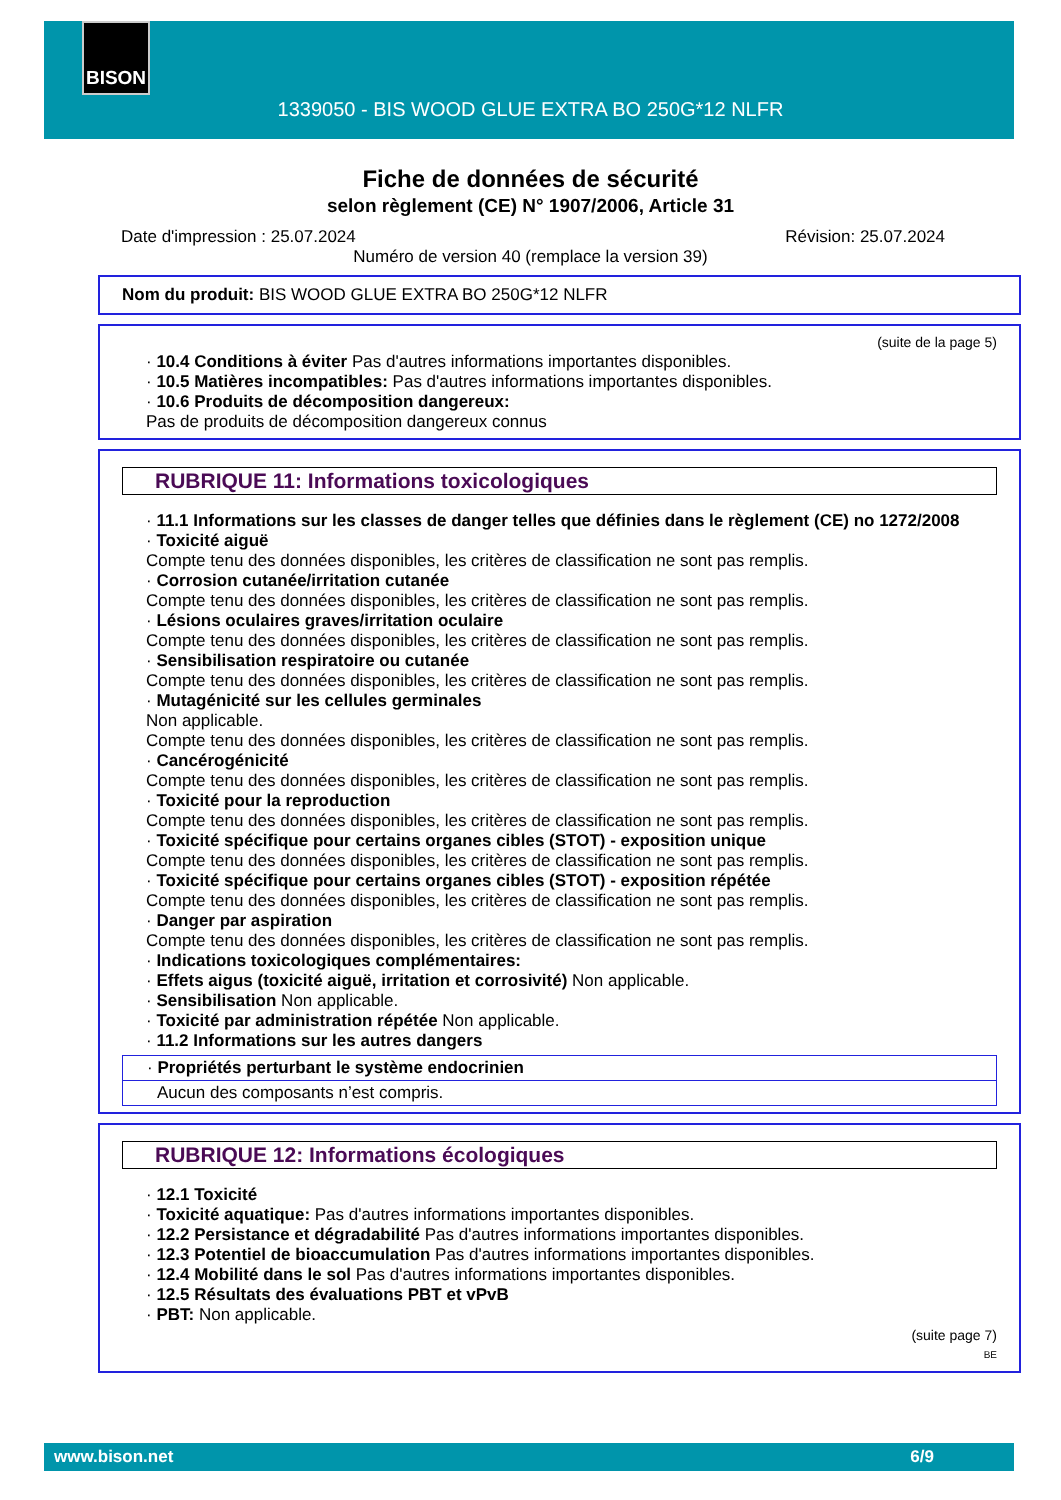BISON
1339050 - BIS WOOD GLUE EXTRA BO 250G*12 NLFR
Fiche de données de sécurité
selon règlement (CE) N° 1907/2006, Article 31
Date d'impression : 25.07.2024 Révision: 25.07.2024
Numéro de version 40 (remplace la version 39)
Nom du produit: BIS WOOD GLUE EXTRA BO 250G*12 NLFR
(suite de la page 5)
· 10.4 Conditions à éviter Pas d'autres informations importantes disponibles.
· 10.5 Matières incompatibles: Pas d'autres informations importantes disponibles.
· 10.6 Produits de décomposition dangereux:
Pas de produits de décomposition dangereux connus
RUBRIQUE 11: Informations toxicologiques
· 11.1 Informations sur les classes de danger telles que définies dans le règlement (CE) no 1272/2008
· Toxicité aiguë
Compte tenu des données disponibles, les critères de classification ne sont pas remplis.
· Corrosion cutanée/irritation cutanée
Compte tenu des données disponibles, les critères de classification ne sont pas remplis.
· Lésions oculaires graves/irritation oculaire
Compte tenu des données disponibles, les critères de classification ne sont pas remplis.
· Sensibilisation respiratoire ou cutanée
Compte tenu des données disponibles, les critères de classification ne sont pas remplis.
· Mutagénicité sur les cellules germinales
Non applicable.
Compte tenu des données disponibles, les critères de classification ne sont pas remplis.
· Cancérogénicité
Compte tenu des données disponibles, les critères de classification ne sont pas remplis.
· Toxicité pour la reproduction
Compte tenu des données disponibles, les critères de classification ne sont pas remplis.
· Toxicité spécifique pour certains organes cibles (STOT) - exposition unique
Compte tenu des données disponibles, les critères de classification ne sont pas remplis.
· Toxicité spécifique pour certains organes cibles (STOT) - exposition répétée
Compte tenu des données disponibles, les critères de classification ne sont pas remplis.
· Danger par aspiration
Compte tenu des données disponibles, les critères de classification ne sont pas remplis.
· Indications toxicologiques complémentaires:
· Effets aigus (toxicité aiguë, irritation et corrosivité) Non applicable.
· Sensibilisation Non applicable.
· Toxicité par administration répétée Non applicable.
· 11.2 Informations sur les autres dangers
· Propriétés perturbant le système endocrinien
Aucun des composants n’est compris.
RUBRIQUE 12: Informations écologiques
· 12.1 Toxicité
· Toxicité aquatique: Pas d'autres informations importantes disponibles.
· 12.2 Persistance et dégradabilité Pas d'autres informations importantes disponibles.
· 12.3 Potentiel de bioaccumulation Pas d'autres informations importantes disponibles.
· 12.4 Mobilité dans le sol Pas d'autres informations importantes disponibles.
· 12.5 Résultats des évaluations PBT et vPvB
· PBT: Non applicable.
(suite page 7)
BE
www.bison.net 6/9